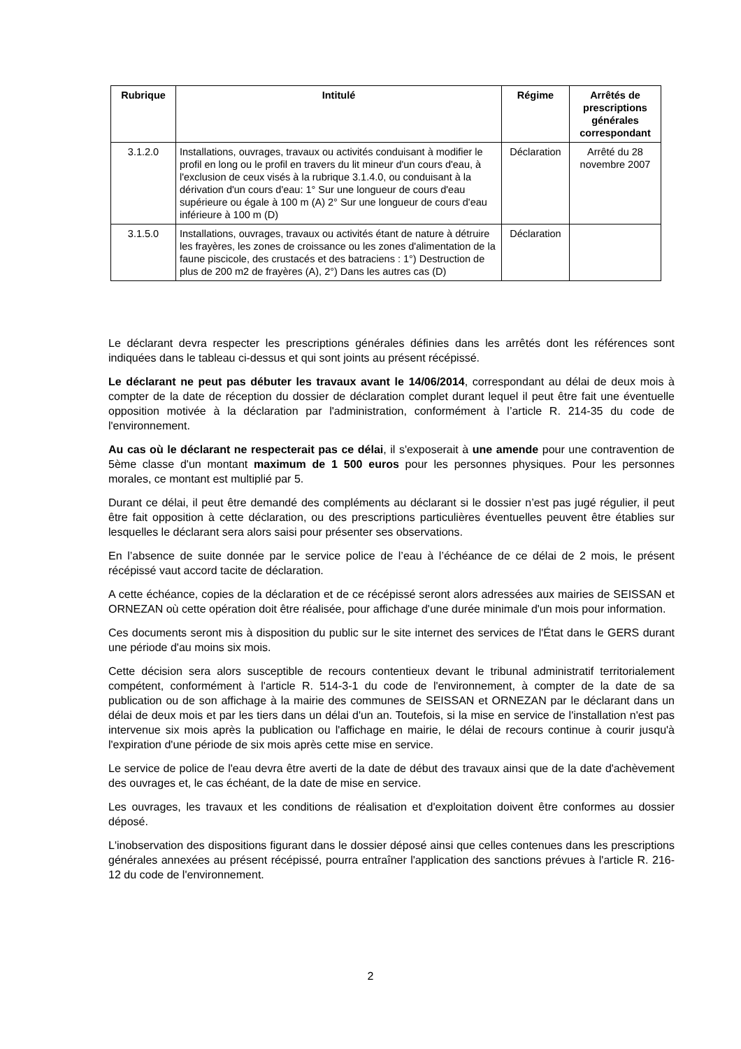| Rubrique | Intitulé | Régime | Arrêtés de prescriptions générales correspondant |
| --- | --- | --- | --- |
| 3.1.2.0 | Installations, ouvrages, travaux ou activités conduisant à modifier le profil en long ou le profil en travers du lit mineur d'un cours d'eau, à l'exclusion de ceux visés à la rubrique 3.1.4.0, ou conduisant à la dérivation d'un cours d'eau: 1° Sur une longueur de cours d'eau supérieure ou égale à 100 m (A) 2° Sur une longueur de cours d'eau inférieure à 100 m (D) | Déclaration | Arrêté du 28 novembre 2007 |
| 3.1.5.0 | Installations, ouvrages, travaux ou activités étant de nature à détruire les frayères, les zones de croissance ou les zones d'alimentation de la faune piscicole, des crustacés et des batraciens : 1°) Destruction de plus de 200 m2 de frayères (A), 2°) Dans les autres cas (D) | Déclaration | |
Le déclarant devra respecter les prescriptions générales définies dans les arrêtés dont les références sont indiquées dans le tableau ci-dessus et qui sont joints au présent récépissé.
Le déclarant ne peut pas débuter les travaux avant le 14/06/2014, correspondant au délai de deux mois à compter de la date de réception du dossier de déclaration complet durant lequel il peut être fait une éventuelle opposition motivée à la déclaration par l'administration, conformément à l’article R. 214-35 du code de l'environnement.
Au cas où le déclarant ne respecterait pas ce délai, il s'exposerait à une amende pour une contravention de 5ème classe d'un montant maximum de 1 500 euros pour les personnes physiques. Pour les personnes morales, ce montant est multiplié par 5.
Durant ce délai, il peut être demandé des compléments au déclarant si le dossier n’est pas jugé régulier, il peut être fait opposition à cette déclaration, ou des prescriptions particulières éventuelles peuvent être établies sur lesquelles le déclarant sera alors saisi pour présenter ses observations.
En l’absence de suite donnée par le service police de l’eau à l’échéance de ce délai de 2 mois, le présent récépissé vaut accord tacite de déclaration.
A cette échéance, copies de la déclaration et de ce récépissé seront alors adressées aux mairies de SEISSAN et ORNEZAN où cette opération doit être réalisée, pour affichage d'une durée minimale d'un mois pour information.
Ces documents seront mis à disposition du public sur le site internet des services de l'État dans le GERS durant une période d'au moins six mois.
Cette décision sera alors susceptible de recours contentieux devant le tribunal administratif territorialement compétent, conformément à l'article R. 514-3-1 du code de l'environnement, à compter de la date de sa publication ou de son affichage à la mairie des communes de SEISSAN et ORNEZAN par le déclarant dans un délai de deux mois et par les tiers dans un délai d'un an. Toutefois, si la mise en service de l'installation n'est pas intervenue six mois après la publication ou l'affichage en mairie, le délai de recours continue à courir jusqu'à l'expiration d'une période de six mois après cette mise en service.
Le service de police de l'eau devra être averti de la date de début des travaux ainsi que de la date d'achèvement des ouvrages et, le cas échéant, de la date de mise en service.
Les ouvrages, les travaux et les conditions de réalisation et d'exploitation doivent être conformes au dossier déposé.
L'inobservation des dispositions figurant dans le dossier déposé ainsi que celles contenues dans les prescriptions générales annexées au présent récépissé, pourra entraîner l'application des sanctions prévues à l'article R. 216-12 du code de l'environnement.
2